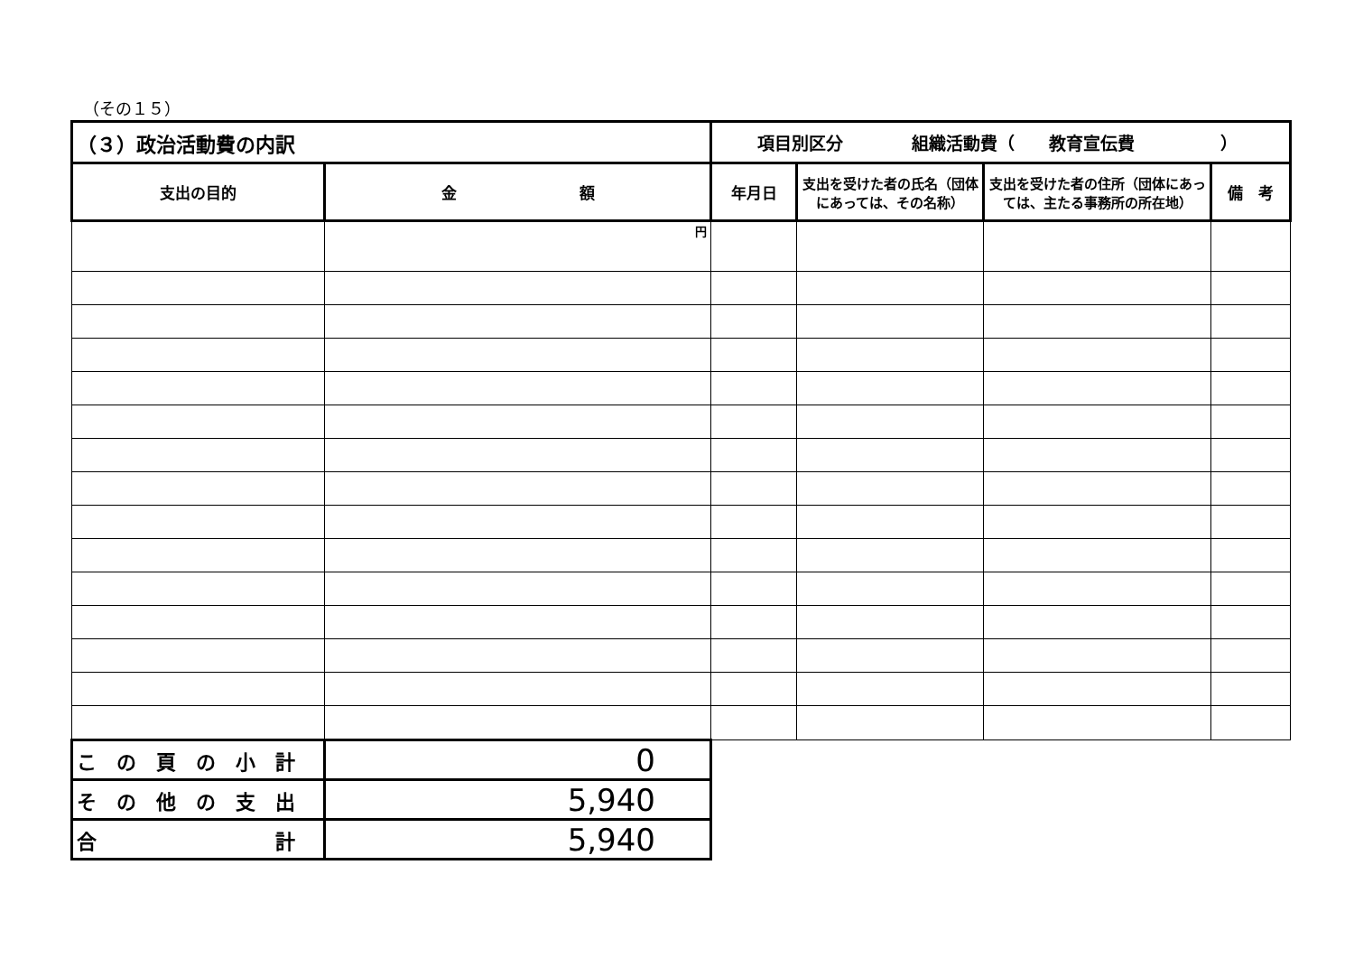（その１５）
| （３）政治活動費の内訳 | | 項目別区分 組織活動費（ 教育宣伝費 ） | | | |
| 支出の目的 | 金 額 | 年月日 | 支出を受けた者の氏名（団体にあっては、その名称） | 支出を受けた者の住所（団体にあっては、主たる事務所の所在地） | 備 考 |
| | 円 | | | | |
| こ の 頁 の 小 計 | 0 | | | | |
| そ の 他 の 支 出 | 5,940 | | | | |
| 合 計 | 5,940 | | | | |